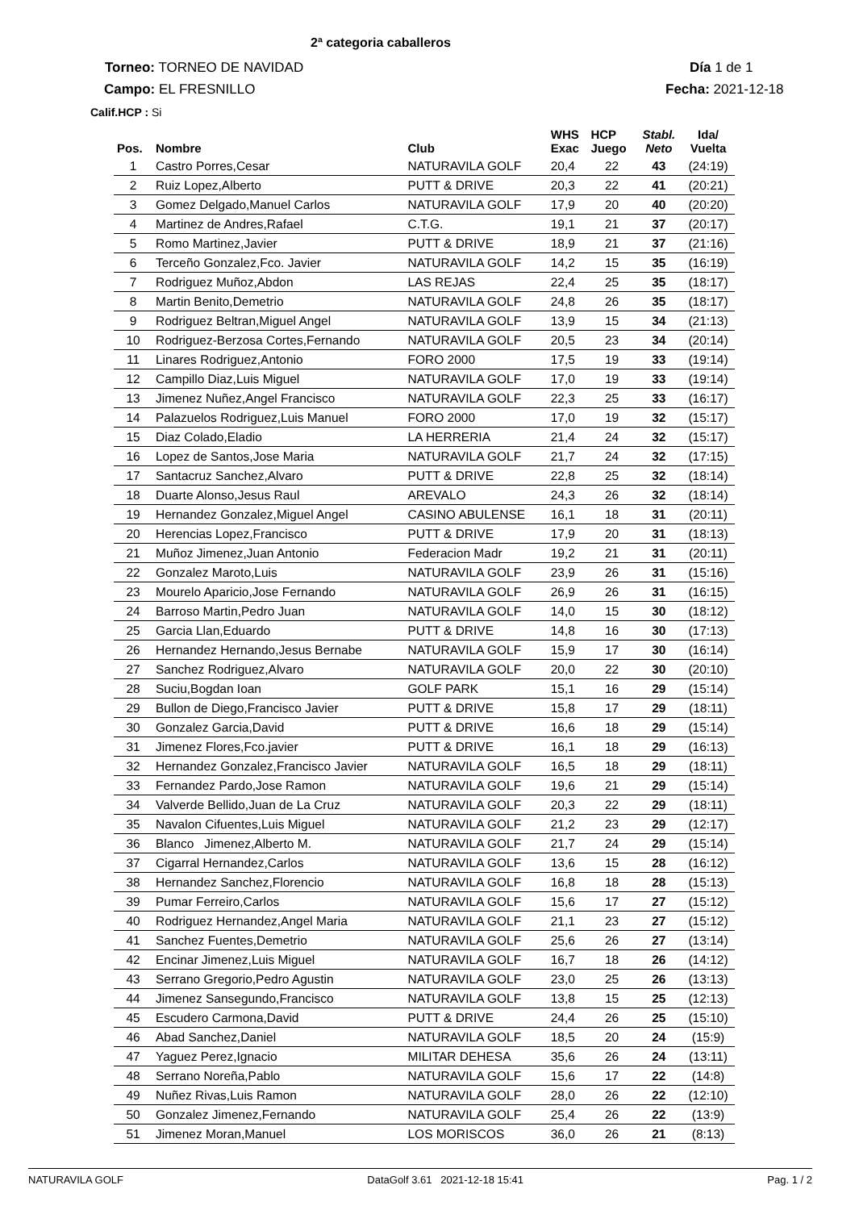2ª categoria caballeros
Torneo: TORNEO DE NAVIDAD Día 1 de 1
Campo: EL FRESNILLO Fecha: 2021-12-18
Calif.HCP : Si
| Pos. | Nombre | Club | WHS Exac | HCP Juego | Stabl. Neto | Ida/ Vuelta |
| --- | --- | --- | --- | --- | --- | --- |
| 1 | Castro Porres,Cesar | NATURAVILA GOLF | 20,4 | 22 | 43 | (24:19) |
| 2 | Ruiz Lopez,Alberto | PUTT & DRIVE | 20,3 | 22 | 41 | (20:21) |
| 3 | Gomez Delgado,Manuel Carlos | NATURAVILA GOLF | 17,9 | 20 | 40 | (20:20) |
| 4 | Martinez de Andres,Rafael | C.T.G. | 19,1 | 21 | 37 | (20:17) |
| 5 | Romo Martinez,Javier | PUTT & DRIVE | 18,9 | 21 | 37 | (21:16) |
| 6 | Terceño Gonzalez,Fco. Javier | NATURAVILA GOLF | 14,2 | 15 | 35 | (16:19) |
| 7 | Rodriguez Muñoz,Abdon | LAS REJAS | 22,4 | 25 | 35 | (18:17) |
| 8 | Martin Benito,Demetrio | NATURAVILA GOLF | 24,8 | 26 | 35 | (18:17) |
| 9 | Rodriguez Beltran,Miguel Angel | NATURAVILA GOLF | 13,9 | 15 | 34 | (21:13) |
| 10 | Rodriguez-Berzosa Cortes,Fernando | NATURAVILA GOLF | 20,5 | 23 | 34 | (20:14) |
| 11 | Linares Rodriguez,Antonio | FORO 2000 | 17,5 | 19 | 33 | (19:14) |
| 12 | Campillo Diaz,Luis Miguel | NATURAVILA GOLF | 17,0 | 19 | 33 | (19:14) |
| 13 | Jimenez Nuñez,Angel Francisco | NATURAVILA GOLF | 22,3 | 25 | 33 | (16:17) |
| 14 | Palazuelos Rodriguez,Luis Manuel | FORO 2000 | 17,0 | 19 | 32 | (15:17) |
| 15 | Diaz Colado,Eladio | LA HERRERIA | 21,4 | 24 | 32 | (15:17) |
| 16 | Lopez de Santos,Jose Maria | NATURAVILA GOLF | 21,7 | 24 | 32 | (17:15) |
| 17 | Santacruz Sanchez,Alvaro | PUTT & DRIVE | 22,8 | 25 | 32 | (18:14) |
| 18 | Duarte Alonso,Jesus Raul | AREVALO | 24,3 | 26 | 32 | (18:14) |
| 19 | Hernandez Gonzalez,Miguel Angel | CASINO ABULENSE | 16,1 | 18 | 31 | (20:11) |
| 20 | Herencias Lopez,Francisco | PUTT & DRIVE | 17,9 | 20 | 31 | (18:13) |
| 21 | Muñoz Jimenez,Juan Antonio | Federacion Madr | 19,2 | 21 | 31 | (20:11) |
| 22 | Gonzalez Maroto,Luis | NATURAVILA GOLF | 23,9 | 26 | 31 | (15:16) |
| 23 | Mourelo Aparicio,Jose Fernando | NATURAVILA GOLF | 26,9 | 26 | 31 | (16:15) |
| 24 | Barroso Martin,Pedro Juan | NATURAVILA GOLF | 14,0 | 15 | 30 | (18:12) |
| 25 | Garcia Llan,Eduardo | PUTT & DRIVE | 14,8 | 16 | 30 | (17:13) |
| 26 | Hernandez Hernando,Jesus Bernabe | NATURAVILA GOLF | 15,9 | 17 | 30 | (16:14) |
| 27 | Sanchez Rodriguez,Alvaro | NATURAVILA GOLF | 20,0 | 22 | 30 | (20:10) |
| 28 | Suciu,Bogdan Ioan | GOLF PARK | 15,1 | 16 | 29 | (15:14) |
| 29 | Bullon de Diego,Francisco Javier | PUTT & DRIVE | 15,8 | 17 | 29 | (18:11) |
| 30 | Gonzalez Garcia,David | PUTT & DRIVE | 16,6 | 18 | 29 | (15:14) |
| 31 | Jimenez Flores,Fco.javier | PUTT & DRIVE | 16,1 | 18 | 29 | (16:13) |
| 32 | Hernandez Gonzalez,Francisco Javier | NATURAVILA GOLF | 16,5 | 18 | 29 | (18:11) |
| 33 | Fernandez Pardo,Jose Ramon | NATURAVILA GOLF | 19,6 | 21 | 29 | (15:14) |
| 34 | Valverde Bellido,Juan de La Cruz | NATURAVILA GOLF | 20,3 | 22 | 29 | (18:11) |
| 35 | Navalon Cifuentes,Luis Miguel | NATURAVILA GOLF | 21,2 | 23 | 29 | (12:17) |
| 36 | Blanco Jimenez,Alberto M. | NATURAVILA GOLF | 21,7 | 24 | 29 | (15:14) |
| 37 | Cigarral Hernandez,Carlos | NATURAVILA GOLF | 13,6 | 15 | 28 | (16:12) |
| 38 | Hernandez Sanchez,Florencio | NATURAVILA GOLF | 16,8 | 18 | 28 | (15:13) |
| 39 | Pumar Ferreiro,Carlos | NATURAVILA GOLF | 15,6 | 17 | 27 | (15:12) |
| 40 | Rodriguez Hernandez,Angel Maria | NATURAVILA GOLF | 21,1 | 23 | 27 | (15:12) |
| 41 | Sanchez Fuentes,Demetrio | NATURAVILA GOLF | 25,6 | 26 | 27 | (13:14) |
| 42 | Encinar Jimenez,Luis Miguel | NATURAVILA GOLF | 16,7 | 18 | 26 | (14:12) |
| 43 | Serrano Gregorio,Pedro Agustin | NATURAVILA GOLF | 23,0 | 25 | 26 | (13:13) |
| 44 | Jimenez Sansegundo,Francisco | NATURAVILA GOLF | 13,8 | 15 | 25 | (12:13) |
| 45 | Escudero Carmona,David | PUTT & DRIVE | 24,4 | 26 | 25 | (15:10) |
| 46 | Abad Sanchez,Daniel | NATURAVILA GOLF | 18,5 | 20 | 24 | (15:9) |
| 47 | Yaguez Perez,Ignacio | MILITAR DEHESA | 35,6 | 26 | 24 | (13:11) |
| 48 | Serrano Noreña,Pablo | NATURAVILA GOLF | 15,6 | 17 | 22 | (14:8) |
| 49 | Nuñez Rivas,Luis Ramon | NATURAVILA GOLF | 28,0 | 26 | 22 | (12:10) |
| 50 | Gonzalez Jimenez,Fernando | NATURAVILA GOLF | 25,4 | 26 | 22 | (13:9) |
| 51 | Jimenez Moran,Manuel | LOS MORISCOS | 36,0 | 26 | 21 | (8:13) |
NATURAVILA GOLF DataGolf 3.61 2021-12-18 15:41 Pag. 1 / 2